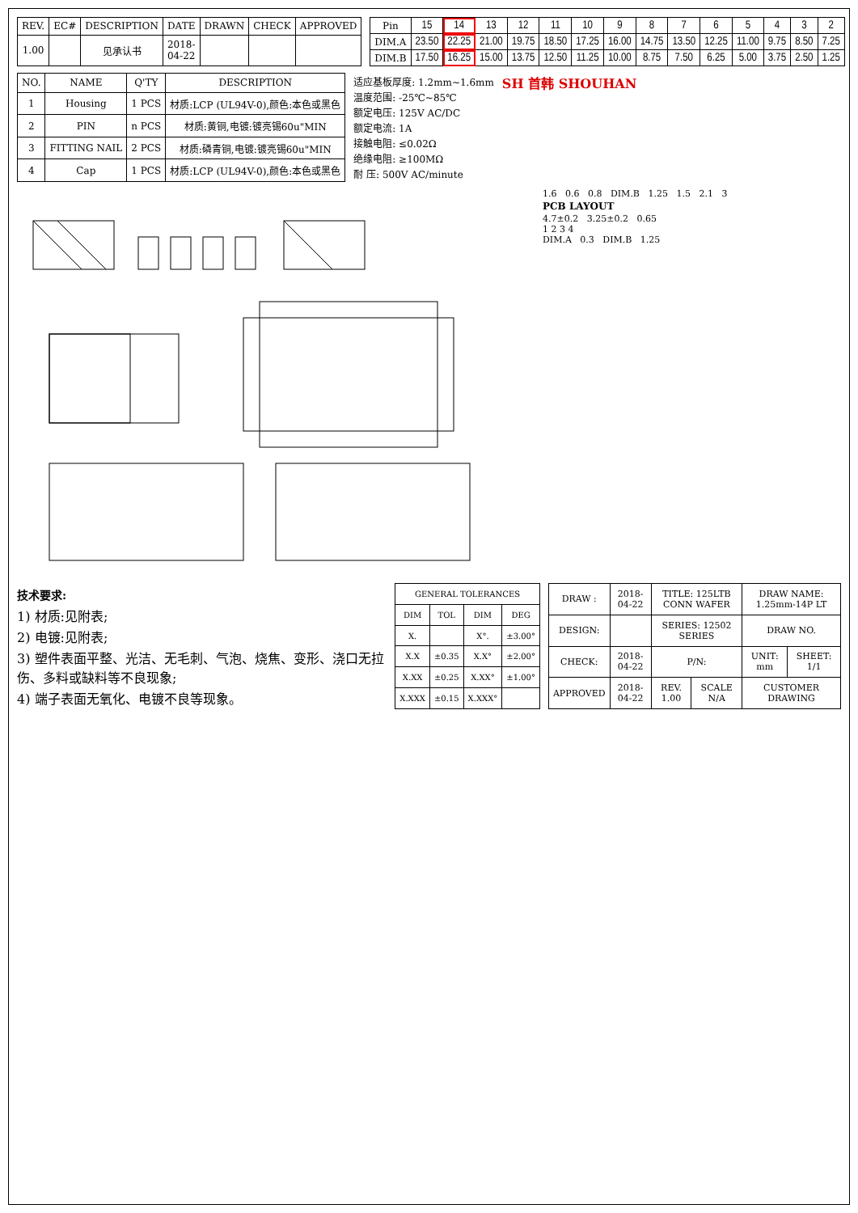| REV. | EC# | DESCRIPTION | DATE | DRAWN | CHECK | APPROVED |
| --- | --- | --- | --- | --- | --- | --- |
| 1.00 | | 见承认书 | 2018-04-22 | | | |
| Pin | 15 | 14 | 13 | 12 | 11 | 10 | 9 | 8 | 7 | 6 | 5 | 4 | 3 | 2 |
| DIM.A | 23.50 | 22.25 | 21.00 | 19.75 | 18.50 | 17.25 | 16.00 | 14.75 | 13.50 | 12.25 | 11.00 | 9.75 | 8.50 | 7.25 |
| DIM.B | 17.50 | 16.25 | 15.00 | 13.75 | 12.50 | 11.25 | 10.00 | 8.75 | 7.50 | 6.25 | 5.00 | 3.75 | 2.50 | 1.25 |
| NO. | NAME | Q'TY | DESCRIPTION |
| --- | --- | --- | --- |
| 1 | Housing | 1 PCS | 材质:LCP (UL94V-0),颜色:本色或黑色 |
| 2 | PIN | n PCS | 材质:黄铜,电镀:镀亮锡60u"MIN |
| 3 | FITTING NAIL | 2 PCS | 材质:磷青铜,电镀:镀亮锡60u"MIN |
| 4 | Cap | 1 PCS | 材质:LCP (UL94V-0),颜色:本色或黑色 |
适应基板厚度: 1.2mm~1.6mm
温度范围: -25℃~85℃
额定电压: 125V AC/DC
额定电流: 1A
接触电阻: ≤0.02Ω
绝缘电阻: ≥100MΩ
耐 压: 500V AC/minute
SH 首韩 SHOUHAN
1.6 0.6 0.8 DIM.B 1.25 1.5 2.1 3
PCB LAYOUT
4.7±0.2 3.25±0.2 0.65
1 2 3 4
DIM.A 0.3 DIM.B 1.25
技术要求:
1) 材质:见附表;
2) 电镀:见附表;
3) 塑件表面平整、光洁、无毛刺、气泡、烧焦、变形、浇口无拉伤、多料或缺料等不良现象;
4) 端子表面无氧化、电镀不良等现象。
| GENERAL TOLERANCES | | | |
| --- | --- | --- | --- |
| DIM | TOL | DIM | DEG |
| X. | | X°. | ±3.00° |
| X.X | ±0.35 | X.X° | ±2.00° |
| X.XX | ±0.25 | X.XX° | ±1.00° |
| X.XXX | ±0.15 | X.XXX° | |
| DRAW : | 2018-04-22 | TITLE: 125LTB CONN WAFER | | DRAW NAME: 1.25mm-14P LT | |
| DESIGN: | | SERIES: 12502 SERIES | | DRAW NO. | |
| CHECK: | 2018-04-22 | P/N: | | UNIT: mm | SHEET: 1/1 |
| APPROVED | 2018-04-22 | REV. 1.00 | SCALE N/A | CUSTOMER DRAWING | |